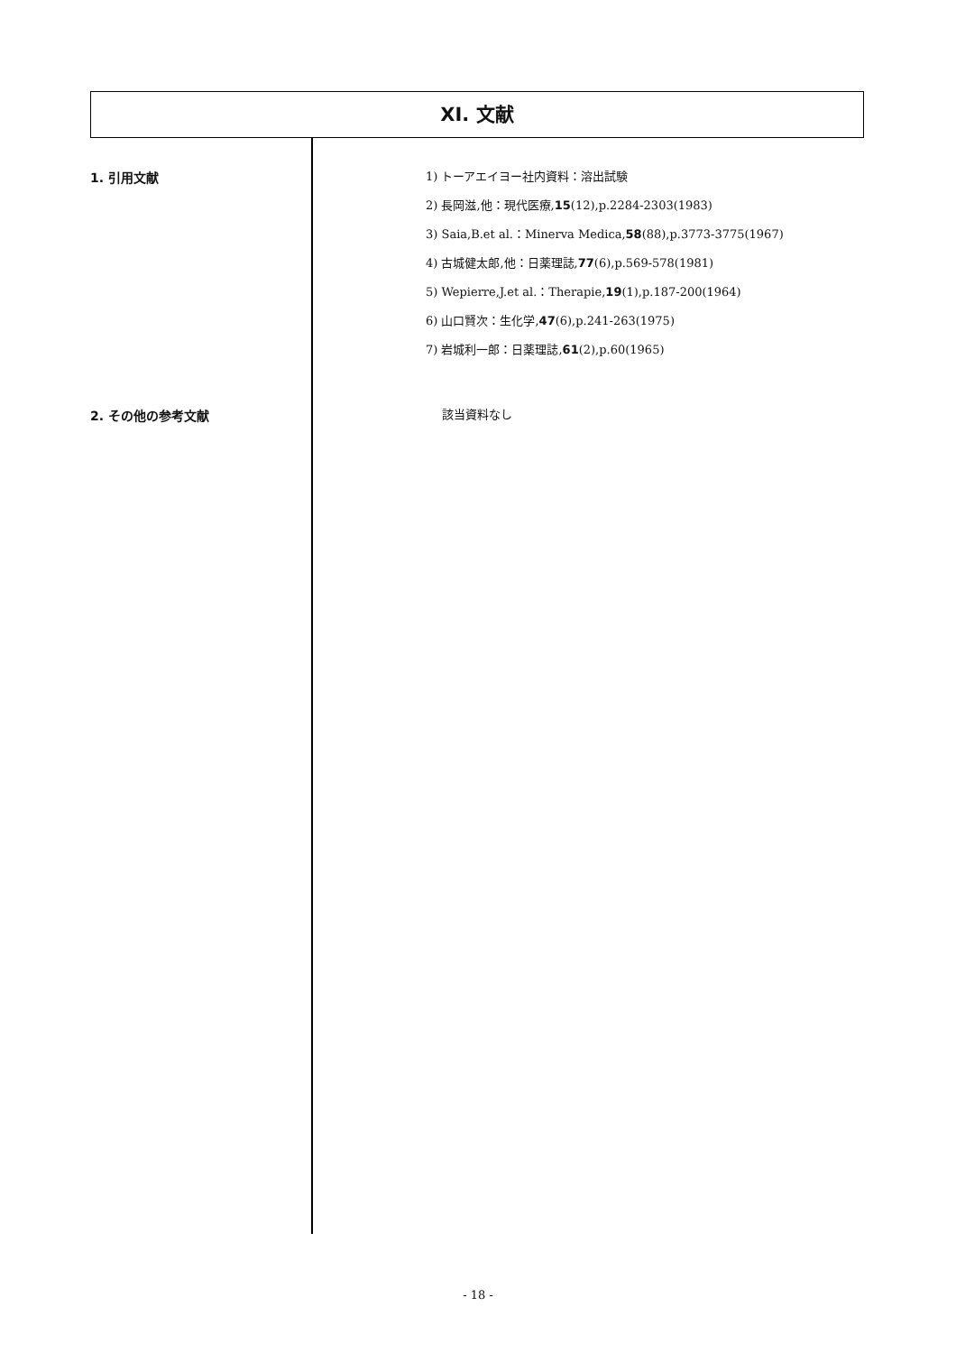XI. 文献
1. 引用文献
1) トーアエイヨー社内資料：溶出試験
2) 長岡滋,他：現代医療,15(12),p.2284-2303(1983)
3) Saia,B.et al.：Minerva Medica,58(88),p.3773-3775(1967)
4) 古城健太郎,他：日薬理誌,77(6),p.569-578(1981)
5) Wepierre,J.et al.：Therapie,19(1),p.187-200(1964)
6) 山口賢次：生化学,47(6),p.241-263(1975)
7) 岩城利一郎：日薬理誌,61(2),p.60(1965)
2. その他の参考文献
該当資料なし
- 18 -